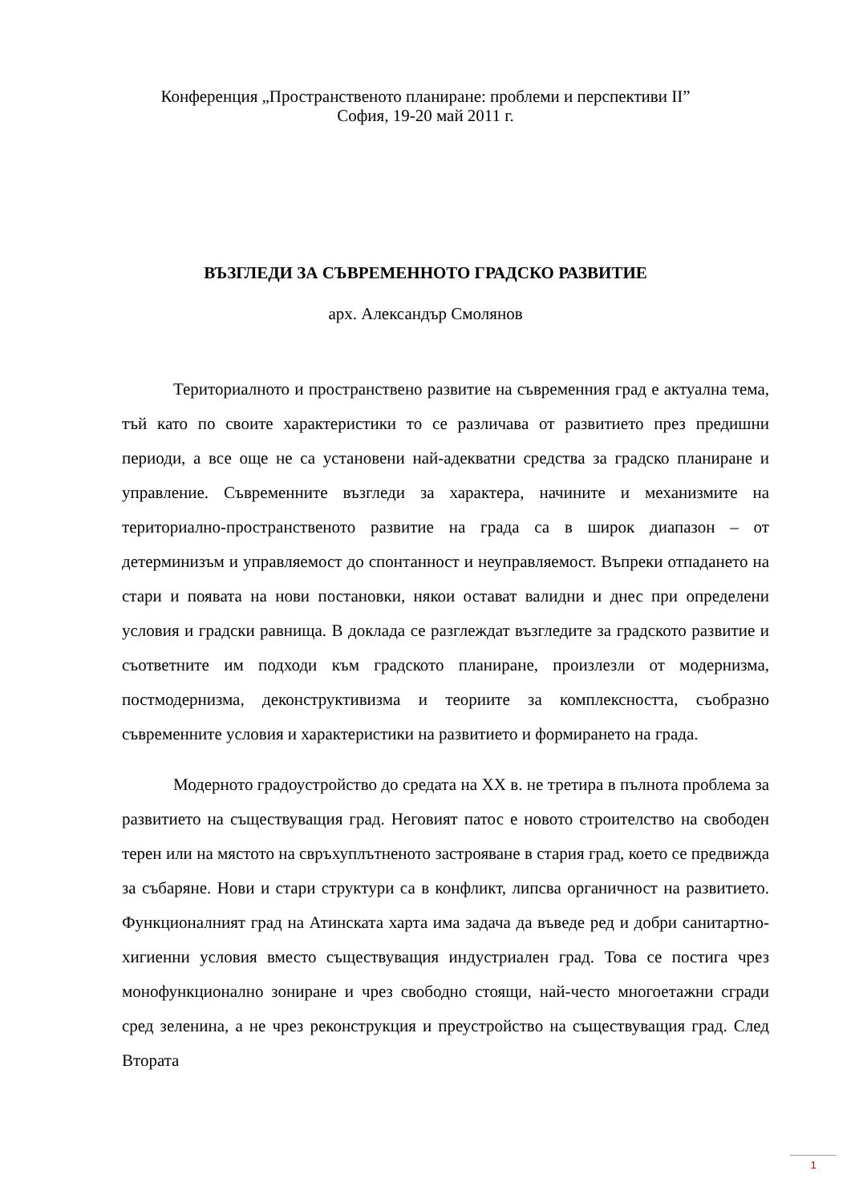Конференция „Пространственото планиране: проблеми и перспективи II”
София, 19-20 май 2011 г.
ВЪЗГЛЕДИ ЗА СЪВРЕМЕННОТО ГРАДСКО РАЗВИТИЕ
арх. Александър Смолянов
Териториалното и пространствено развитие на съвременния град е актуална тема, тъй като по своите характеристики то се различава от развитието през предишни периоди, а все още не са установени най-адекватни средства за градско планиране и управление. Съвременните възгледи за характера, начините и механизмите на териториално-пространственото развитие на града са в широк диапазон – от детерминизъм и управляемост до спонтанност и неуправляемост. Въпреки отпадането на стари и появата на нови постановки, някои остават валидни и днес при определени условия и градски равнища. В доклада се разглеждат възгледите за градското развитие и съответните им подходи към градското планиране, произлезли от модернизма, постмодернизма, деконструктивизма и теориите за комплексността, съобразно съвременните условия и характеристики на развитието и формирането на града.
Модерното градоустройство до средата на XX в. не третира в пълнота проблема за развитието на съществуващия град. Неговият патос е новото строителство на свободен терен или на мястото на свръхуплътненото застрояване в стария град, което се предвижда за събаряне. Нови и стари структури са в конфликт, липсва органичност на развитието. Функционалният град на Атинската харта има задача да въведе ред и добри санитартно-хигиенни условия вместо съществуващия индустриален град. Това се постига чрез монофункционално зониране и чрез свободно стоящи, най-често многоетажни сгради сред зеленина, а не чрез реконструкция и преустройство на съществуващия град. След Втората
1